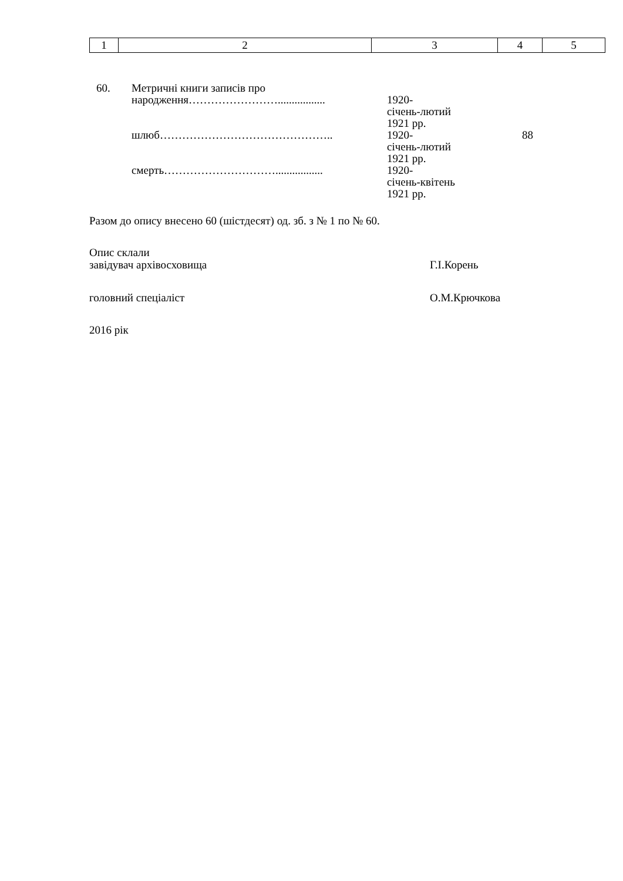| 1 | 2 | 3 | 4 | 5 |
| 60. | Метричні книги записів про народження……………………................. | 1920- січень-лютий 1921 рр. | |
| | шлюб……………………………………….. | 1920- січень-лютий 1921 рр. | 88 |
| | смерть…………………………................. | 1920- січень-квітень 1921 рр. | |
Разом до опису внесено 60 (шістдесят) од. зб. з № 1 по № 60.
Опис склали
завідувач архівосховища Г.І.Корень
головний спеціаліст О.М.Крючкова
2016 рік